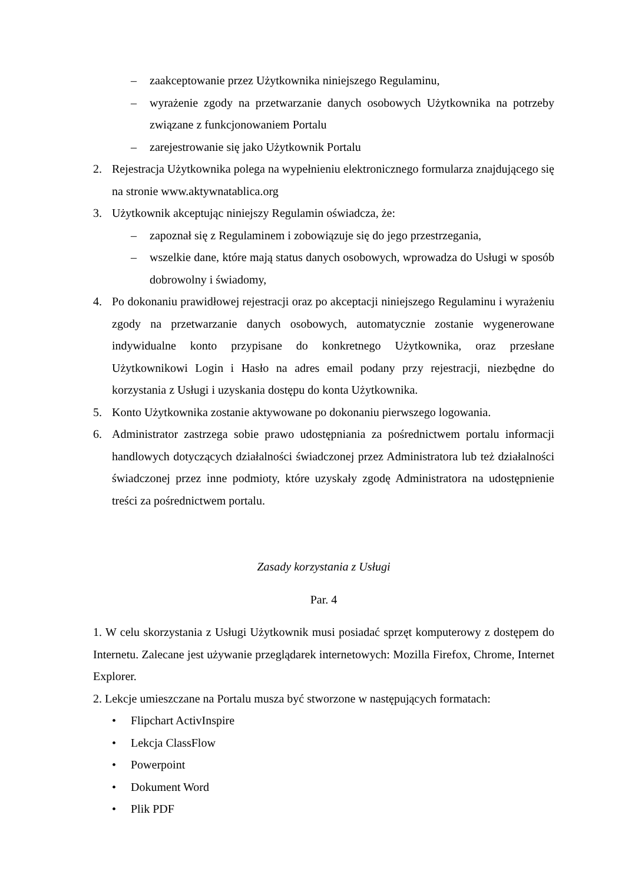– zaakceptowanie przez Użytkownika niniejszego Regulaminu,
– wyrażenie zgody na przetwarzanie danych osobowych Użytkownika na potrzeby związane z funkcjonowaniem Portalu
– zarejestrowanie się jako Użytkownik Portalu
2. Rejestracja Użytkownika polega na wypełnieniu elektronicznego formularza znajdującego się na stronie www.aktywnatablica.org
3. Użytkownik akceptując niniejszy Regulamin oświadcza, że:
– zapoznał się z Regulaminem i zobowiązuje się do jego przestrzegania,
– wszelkie dane, które mają status danych osobowych, wprowadza do Usługi w sposób dobrowolny i świadomy,
4. Po dokonaniu prawidłowej rejestracji oraz po akceptacji niniejszego Regulaminu i wyrażeniu zgody na przetwarzanie danych osobowych, automatycznie zostanie wygenerowane indywidualne konto przypisane do konkretnego Użytkownika, oraz przesłane Użytkownikowi Login i Hasło na adres email podany przy rejestracji, niezbędne do korzystania z Usługi i uzyskania dostępu do konta Użytkownika.
5. Konto Użytkownika zostanie aktywowane po dokonaniu pierwszego logowania.
6. Administrator zastrzega sobie prawo udostępniania za pośrednictwem portalu informacji handlowych dotyczących działalności świadczonej przez Administratora lub też działalności świadczonej przez inne podmioty, które uzyskały zgodę Administratora na udostępnienie treści za pośrednictwem portalu.
Zasady korzystania z Usługi
Par. 4
1. W celu skorzystania z Usługi Użytkownik musi posiadać sprzęt komputerowy z dostępem do Internetu. Zalecane jest używanie przeglądarek internetowych: Mozilla Firefox, Chrome, Internet Explorer.
2. Lekcje umieszczane na Portalu musza być stworzone w następujących formatach:
• Flipchart ActivInspire
• Lekcja ClassFlow
• Powerpoint
• Dokument Word
• Plik PDF